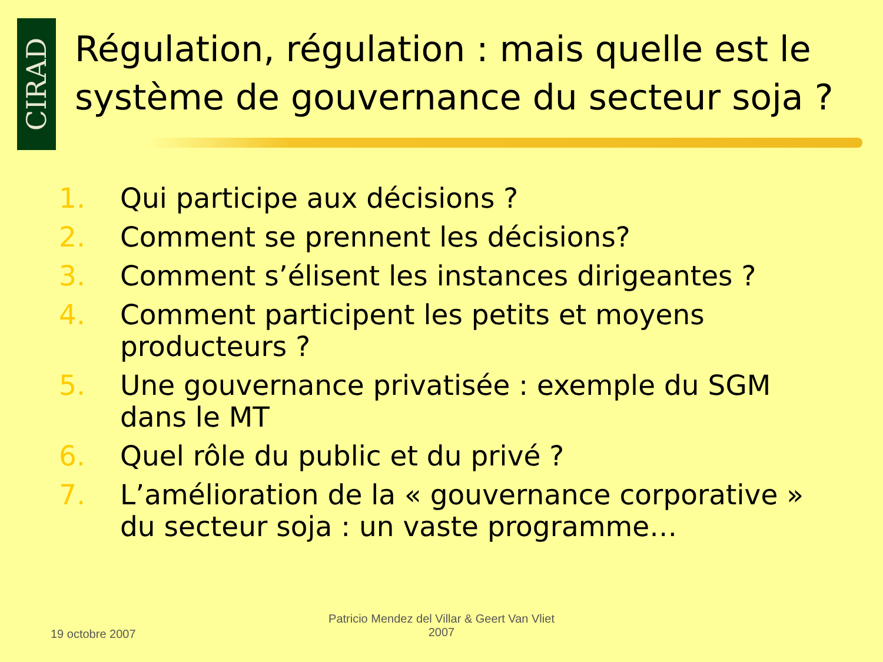CIRAD
Régulation, régulation : mais quelle est le système de gouvernance du secteur soja ?
1. Qui participe aux décisions ?
2. Comment se prennent les décisions?
3. Comment s’élisent les instances dirigeantes ?
4. Comment participent les petits et moyens producteurs ?
5. Une gouvernance privatisée : exemple du SGM dans le MT
6. Quel rôle du public et du privé ?
7. L’amélioration de la « gouvernance corporative » du secteur soja : un vaste programme…
19 octobre 2007
Patricio Mendez del Villar & Geert Van Vliet 2007